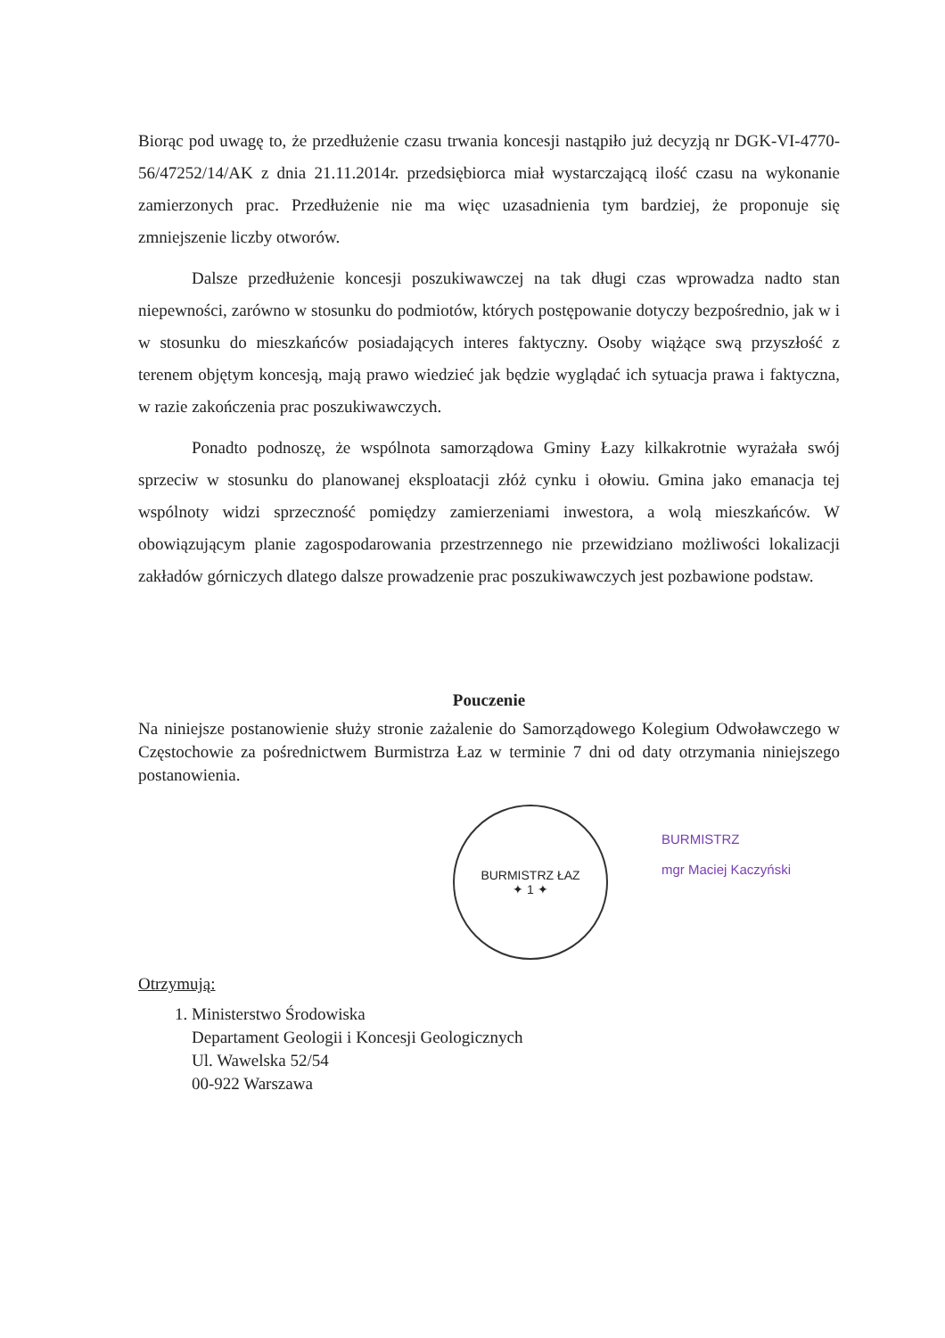Biorąc pod uwagę to, że przedłużenie czasu trwania koncesji nastąpiło już decyzją nr DGK-VI-4770-56/47252/14/AK z dnia 21.11.2014r. przedsiębiorca miał wystarczającą ilość czasu na wykonanie zamierzonych prac. Przedłużenie nie ma więc uzasadnienia tym bardziej, że proponuje się zmniejszenie liczby otworów.
Dalsze przedłużenie koncesji poszukiwawczej na tak długi czas wprowadza nadto stan niepewności, zarówno w stosunku do podmiotów, których postępowanie dotyczy bezpośrednio, jak w i w stosunku do mieszkańców posiadających interes faktyczny. Osoby wiążące swą przyszłość z terenem objętym koncesją, mają prawo wiedzieć jak będzie wyglądać ich sytuacja prawa i faktyczna, w razie zakończenia prac poszukiwawczych.
Ponadto podnoszę, że wspólnota samorządowa Gminy Łazy kilkakrotnie wyrażała swój sprzeciw w stosunku do planowanej eksploatacji złóż cynku i ołowiu. Gmina jako emanacja tej wspólnoty widzi sprzeczność pomiędzy zamierzeniami inwestora, a wolą mieszkańców. W obowiązującym planie zagospodarowania przestrzennego nie przewidziano możliwości lokalizacji zakładów górniczych dlatego dalsze prowadzenie prac poszukiwawczych jest pozbawione podstaw.
Pouczenie
Na niniejsze postanowienie służy stronie zażalenie do Samorządowego Kolegium Odwoławczego w Częstochowie za pośrednictwem Burmistrza Łaz w terminie 7 dni od daty otrzymania niniejszego postanowienia.
BURMISTRZ ŁAZ
✦ 1 ✦
BURMISTRZ
mgr Maciej Kaczyński
Otrzymują:
1. Ministerstwo Środowiska
Departament Geologii i Koncesji Geologicznych
Ul. Wawelska 52/54
00-922 Warszawa